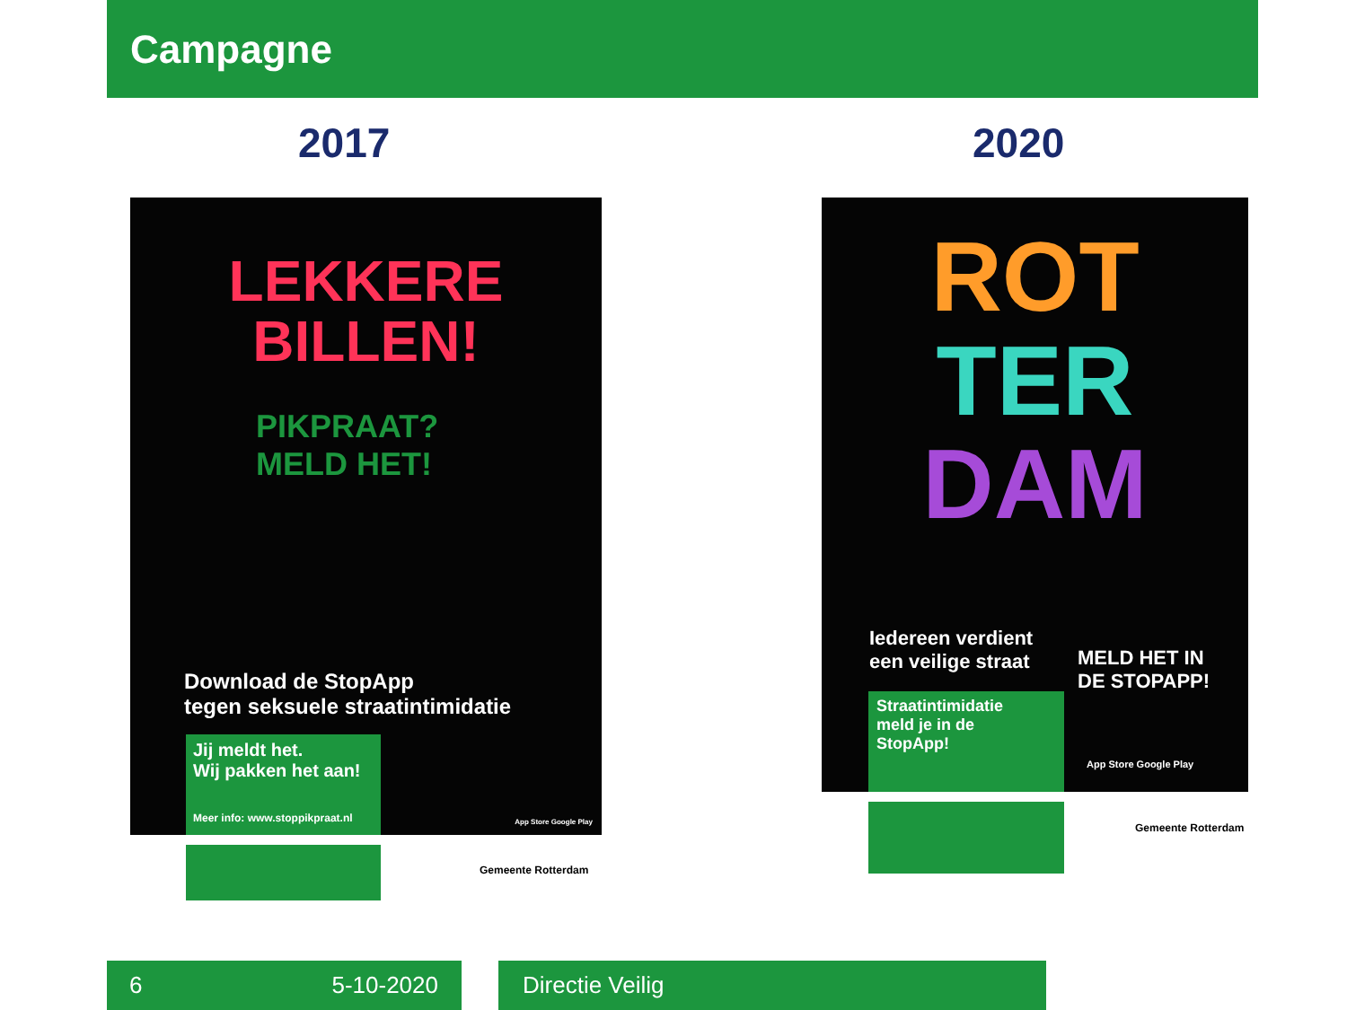Campagne
2017 2020
LEKKERE
BILLEN!
PIKPRAAT?
MELD HET!
Download de StopApp
tegen seksuele straatintimidatie
Jij meldt het.
Wij pakken het aan!
Meer info: www.stoppikpraat.nl
App Store Google Play
Gemeente Rotterdam
ROT
TER
DAM
Iedereen verdient
een veilige straat
Straatintimidatie
meld je in de
StopApp!
MELD HET IN
DE STOPAPP!
App Store Google Play
Gemeente Rotterdam
6 5-10-2020 Directie Veilig